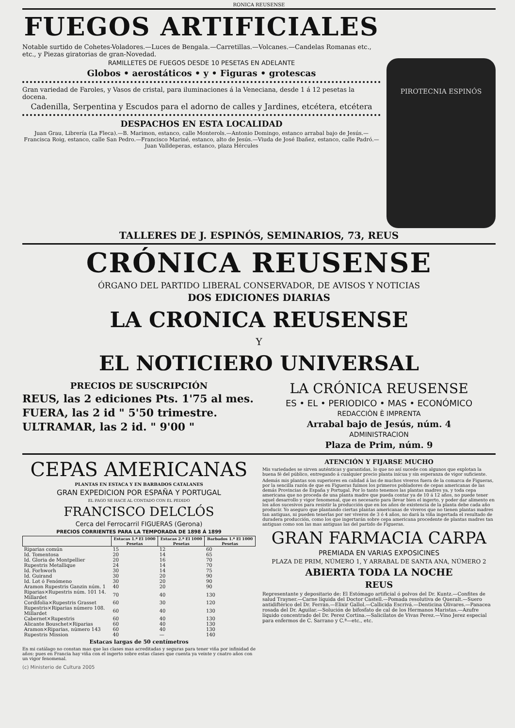RONICA REUSENSE
FUEGOS ARTIFICIALES
Notable surtido de Cohetes-Voladores.—Luces de Bengala.—Carretillas.—Volcanes.—Candelas Romanas etc., etc., y Piezas giratorias de gran-Novedad.
RAMILLETES DE FUEGOS DESDE 10 PESETAS EN ADELANTE
Globos • aerostáticos • y • Figuras • grotescas
Gran variedad de Faroles, y Vasos de cristal, para iluminaciones á la Veneciana, desde 1 á 12 pesetas la docena.
Cadenilla, Serpentina y Escudos para el adorno de calles y Jardines, etcétera, etcétera
DESPACHOS EN ESTA LOCALIDAD
Juan Grau, Librería (La Fleca).—B. Marimon, estanco, calle Monterols.—Antonio Domingo, estanco arrabal bajo de Jesús.—Francisca Roig, estanco, calle San Pedro.—Francisco Mariné, estanco, alto de Jesús.—Viuda de José Ibañez, estanco, calle Padró.—Juan Valldeperas, estanco, plaza Hércules
PIROTECNIA ESPINÓS
TALLERES DE J. ESPINÓS, SEMINARIOS, 73, REUS
CRÓNICA REUSENSE
ÓRGANO DEL PARTIDO LIBERAL CONSERVADOR, DE AVISOS Y NOTICIAS
DOS EDICIONES DIARIAS
LA CRONICA REUSENSE
Y
EL NOTICIERO UNIVERSAL
PRECIOS DE SUSCRIPCIÓN
REUS, las 2 ediciones Pts. 1'75 al mes.
FUERA, las 2 id " 5'50 trimestre.
ULTRAMAR, las 2 id. " 9'00 "
LA CRÓNICA REUSENSE
ES • EL • PERIODICO • MAS • ECONÓMICO
REDACCIÒN È IMPRENTA
Arrabal bajo de Jesús, núm. 4
ADMINISTRACION
Plaza de Prim, núm. 9
CEPAS AMERICANAS
PLANTAS EN ESTACA Y EN BARBADOS CATALANES
GRAN EXPEDICION POR ESPAÑA Y PORTUGAL
EL PAGO SE HACE AL CONTADO CON EL PEDIDO
FRANCISCO DELCLÓS
Cerca del Ferrocarril FIGUERAS (Gerona)
PRECIOS CORRIENTES PARA LA TEMPORADA DE 1898 Á 1899
| | Estacas 1.ª El 1000 Pesetas | Estacas 2.ª El 1000 Pesetas | Barbados 1.ª El 1000 Pesetas |
| --- | --- | --- | --- |
| Riparias común | 15 | 12 | 60 |
| Id. Tomentosa | 20 | 14 | 65 |
| Id. Gloria de Montpellier | 20 | 16 | 70 |
| Rupestris Metallique | 24 | 14 | 70 |
| Id. Forhworh | 30 | 14 | 75 |
| Id. Guirand | 30 | 20 | 90 |
| Id. Lot ó Fenómeno | 30 | 20 | 90 |
| Aramon Rupestris Ganzin núm. 1 | 40 | 20 | 90 |
| Riparias×Rupestris núm. 101 14. Millardet | 70 | 40 | 130 |
| Cordifolia×Rupestris Grasset | 60 | 30 | 120 |
| Rupestris×Riparias número 108. Millardet | 60 | 40 | 130 |
| Cabernet×Rupestris | 60 | 40 | 130 |
| Alicante Bouschet×Riparias | 60 | 40 | 130 |
| Aramon×Riparias, número 143 | 60 | 40 | 130 |
| Rupestris Mission | 40 | — | 140 |
Estacas largas de 50 centímetros
En mi catálago no constan mas que las clases mas acreditadas y seguras para tener viña por infinidad de años: pues en Francia hay viña con el ingerto sobre estas clases que cuenta ya veinte y cnatro años con un vigor fenomenal.
ATENCIÓN Y FIJARSE MUCHO
Mis variedades se sirven auténticas y garantidas, lo que no así sucede con algunos que explotan la buena fé del público, entregando á cualquier precio planta inícua y sin esperanza de vigor suficiente.
Además mis plantas son superiores en calidad á las de muchos viveros fuera de la comarca de Figueras, por la sencilla razón de que en Figueras fuímos los primeros pobladores de cepas americanas de las demás Provincias de España y Portugal. Por lo tanto tenemos las plantas madres ya, y toda cepa americana que no proceda de una planta madre que pueda contar ya de 10 á 12 años, no puede tener aquel desarrollo y vigor fenomenal, que es necesario para llevar bien el ingerto, y poder dar alimento en los años sucesivos para resistir la producción que en los años de existencia de la planta debe cada año producir. Yo aseguro que plantando ciertas plantas americanas de viveros que no tienen plantas madres tan antiguas, ni pueden tenerlas por ser viveros de 3 ó 4 años, no dará la viña ingertada el resultado de duradera producción, como los que ingertarán sobre cepa americana procedente de plantas madres tan antiguas como son las mas antiguas las del partido de Figueras.
GRAN FARMACIA CARPA
PREMIADA EN VARIAS EXPOSICINES
PLAZA DE PRIM, NÚMERO 1, Y ARRABAL DE SANTA ANA, NÚMERO 2
ABIERTA TODA LA NOCHE
REUS
Representante y depositario de: El Estómago artificial ó polvos del Dr. Kuntz.—Confites de salud Trayner.—Carne líquida del Doctor Castell.—Pomada resolutiva de Queralt.—Suero antidiftérico del Dr. Ferrán.—Elixir Gallol.—Callicida Escrivá.—Denticina Olivares.—Panacea rosada del Dr. Aguilar.—Solución de bifosfato de cal de los Hermanos Maristas.—Azufre líquido concentrado del Dr. Perez Cortina.—Salicilatos de Vivas Perez.—Vino Jerez especial para enfermos de C. Sarrano y C.ª—etc., etc.
(c) Ministerio de Cultura 2005